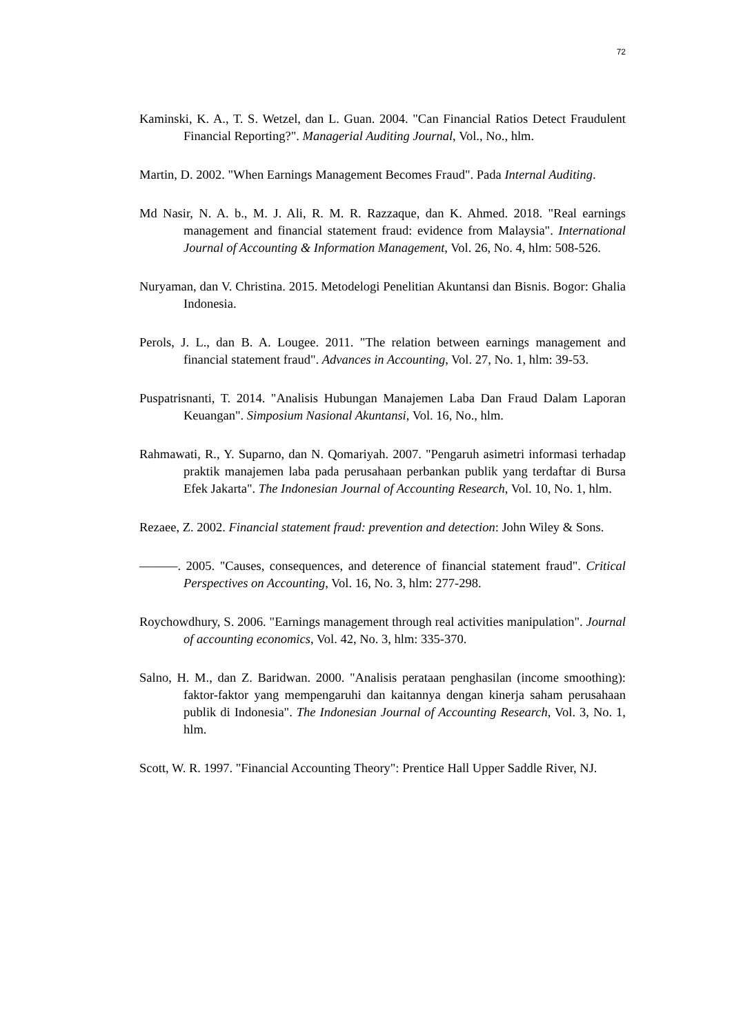72
Kaminski, K. A., T. S. Wetzel, dan L. Guan. 2004. "Can Financial Ratios Detect Fraudulent Financial Reporting?". Managerial Auditing Journal, Vol., No., hlm.
Martin, D. 2002. "When Earnings Management Becomes Fraud". Pada Internal Auditing.
Md Nasir, N. A. b., M. J. Ali, R. M. R. Razzaque, dan K. Ahmed. 2018. "Real earnings management and financial statement fraud: evidence from Malaysia". International Journal of Accounting & Information Management, Vol. 26, No. 4, hlm: 508-526.
Nuryaman, dan V. Christina. 2015. Metodelogi Penelitian Akuntansi dan Bisnis. Bogor: Ghalia Indonesia.
Perols, J. L., dan B. A. Lougee. 2011. "The relation between earnings management and financial statement fraud". Advances in Accounting, Vol. 27, No. 1, hlm: 39-53.
Puspatrisnanti, T. 2014. "Analisis Hubungan Manajemen Laba Dan Fraud Dalam Laporan Keuangan". Simposium Nasional Akuntansi, Vol. 16, No., hlm.
Rahmawati, R., Y. Suparno, dan N. Qomariyah. 2007. "Pengaruh asimetri informasi terhadap praktik manajemen laba pada perusahaan perbankan publik yang terdaftar di Bursa Efek Jakarta". The Indonesian Journal of Accounting Research, Vol. 10, No. 1, hlm.
Rezaee, Z. 2002. Financial statement fraud: prevention and detection: John Wiley & Sons.
———. 2005. "Causes, consequences, and deterence of financial statement fraud". Critical Perspectives on Accounting, Vol. 16, No. 3, hlm: 277-298.
Roychowdhury, S. 2006. "Earnings management through real activities manipulation". Journal of accounting economics, Vol. 42, No. 3, hlm: 335-370.
Salno, H. M., dan Z. Baridwan. 2000. "Analisis perataan penghasilan (income smoothing): faktor-faktor yang mempengaruhi dan kaitannya dengan kinerja saham perusahaan publik di Indonesia". The Indonesian Journal of Accounting Research, Vol. 3, No. 1, hlm.
Scott, W. R. 1997. "Financial Accounting Theory": Prentice Hall Upper Saddle River, NJ.